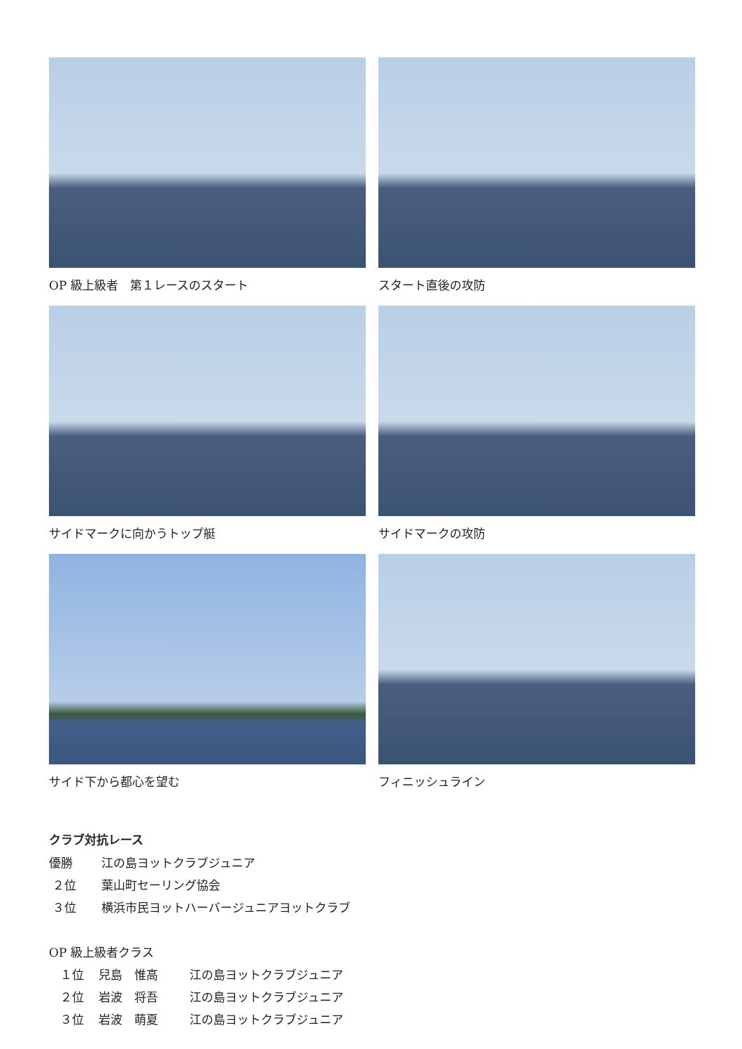OP 級上級者　第１レースのスタート
スタート直後の攻防
サイドマークに向かうトップ艇
サイドマークの攻防
サイド下から都心を望む
フィニッシュライン
クラブ対抗レース
優勝 江の島ヨットクラブジュニア
２位 葉山町セーリング協会
３位 横浜市民ヨットハーバージュニアヨットクラブ
OP 級上級者クラス
１位 兒島　惟高 江の島ヨットクラブジュニア
２位 岩波　将吾 江の島ヨットクラブジュニア
３位 岩波　萌夏 江の島ヨットクラブジュニア